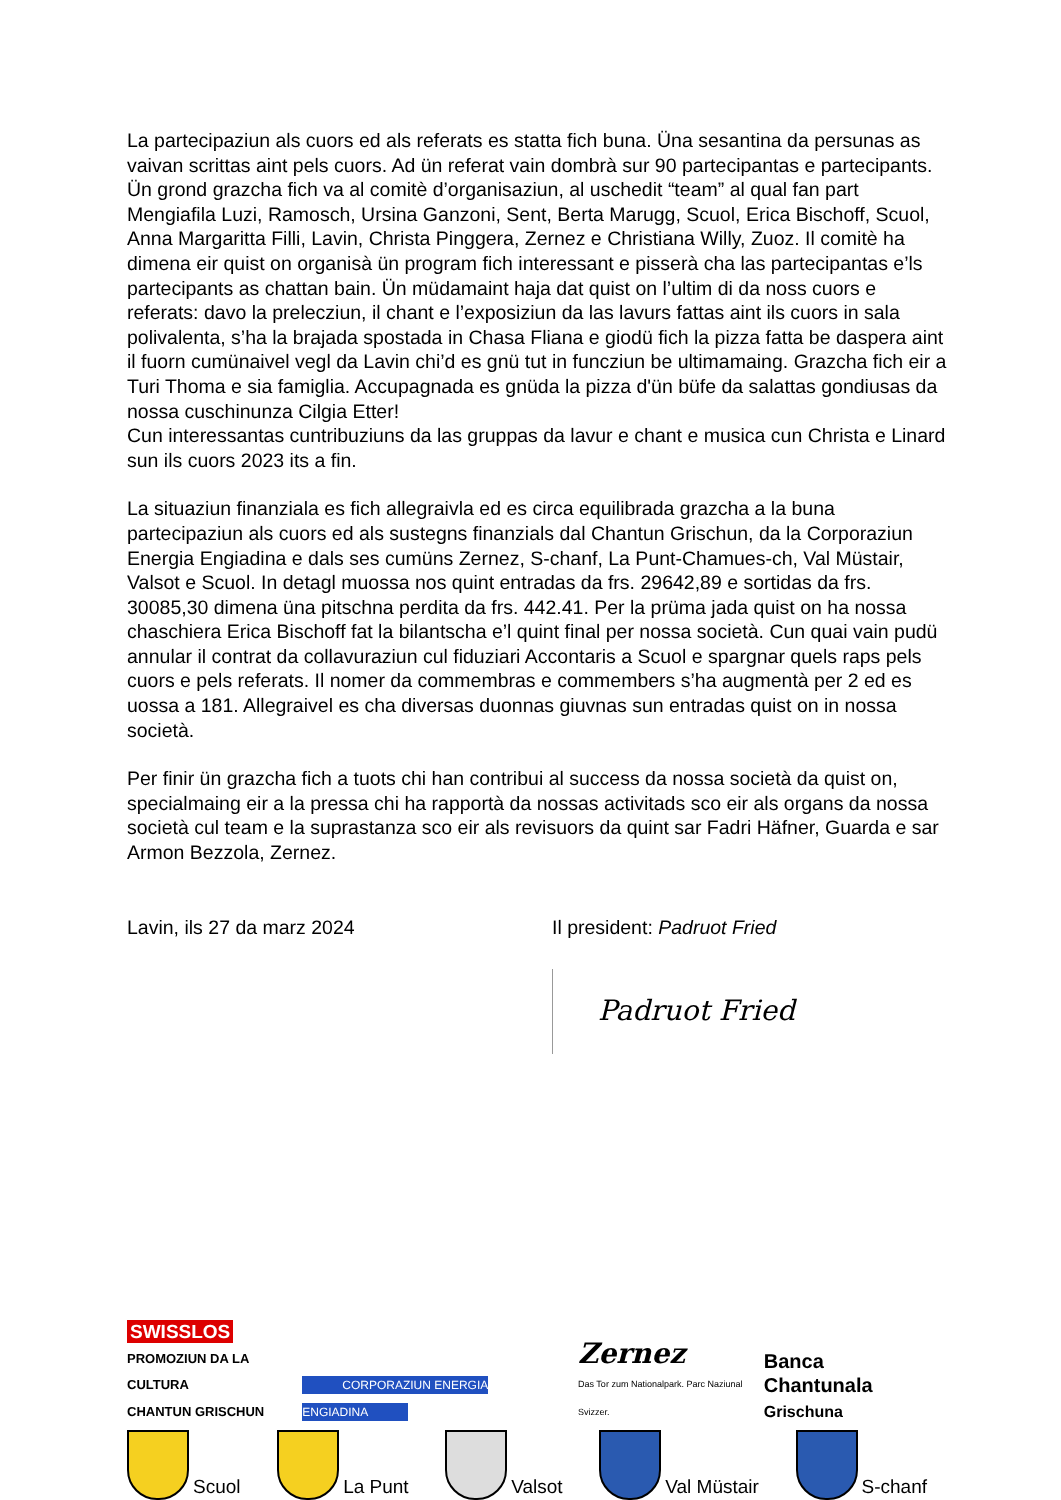La partecipaziun als cuors ed als referats es statta fich buna. Üna sesantina da persunas as vaivan scrittas aint pels cuors. Ad ün referat vain dombrà sur 90 partecipantas e partecipants. Ün grond grazcha fich va al comitè d’organisaziun, al uschedit “team” al qual fan part Mengiafila Luzi, Ramosch, Ursina Ganzoni, Sent, Berta Marugg, Scuol, Erica Bischoff, Scuol, Anna Margaritta Filli, Lavin, Christa Pinggera, Zernez e Christiana Willy, Zuoz. Il comitè ha dimena eir quist on organisà ün program fich interessant e pisserà cha las partecipantas e’ls partecipants as chattan bain. Ün müdamaint haja dat quist on l’ultim di da noss cuors e referats: davo la prelecziun, il chant e l’exposiziun da las lavurs fattas aint ils cuors in sala polivalenta, s’ha la brajada spostada in Chasa Fliana e giodü fich la pizza fatta be daspera aint il fuorn cumünaivel vegl da Lavin chi’d es gnü tut in funcziun be ultimamaing. Grazcha fich eir a Turi Thoma e sia famiglia. Accupagnada es gnüda la pizza d'ün büfe da salattas gondiusas da nossa cuschinunza Cilgia Etter!
Cun interessantas cuntribuziuns da las gruppas da lavur e chant e musica cun Christa e Linard sun ils cuors 2023 its a fin.
La situaziun finanziala es fich allegraivla ed es circa equilibrada grazcha a la buna partecipaziun als cuors ed als sustegns finanzials dal Chantun Grischun, da la Corporaziun Energia Engiadina e dals ses cumüns Zernez, S-chanf, La Punt-Chamues-ch, Val Müstair, Valsot e Scuol. In detagl muossa nos quint entradas da frs. 29642,89 e sortidas da frs. 30085,30 dimena üna pitschna perdita da frs. 442.41. Per la prüma jada quist on ha nossa chaschiera Erica Bischoff fat la bilantscha e’l quint final per nossa società. Cun quai vain pudü annular il contrat da collavuraziun cul fiduziari Accontaris a Scuol e spargnar quels raps pels cuors e pels referats. Il nomer da commembras e commembers s’ha augmentà per 2 ed es uossa a 181. Allegraivel es cha diversas duonnas giuvnas sun entradas quist on in nossa società.
Per finir ün grazcha fich a tuots chi han contribui al success da nossa società da quist on, specialmaing eir a la pressa chi ha rapportà da nossas activitads sco eir als organs da nossa società cul team e la suprastanza sco eir als revisuors da quint sar Fadri Häfner, Guarda e sar Armon Bezzola, Zernez.
Lavin, ils 27 da marz 2024 Il president: Padruot Fried
Padruot Fried
SWISSLOS
PROMOZIUN DA LA CULTURA
CHANTUN GRISCHUN
CORPORAZIUN ENERGIA ENGIADINA
Zernez
Das Tor zum Nationalpark. Parc Naziunal Svizzer.
Banca Chantunala
Grischuna
Scuol
La Punt
Valsot
Val Müstair
S-chanf